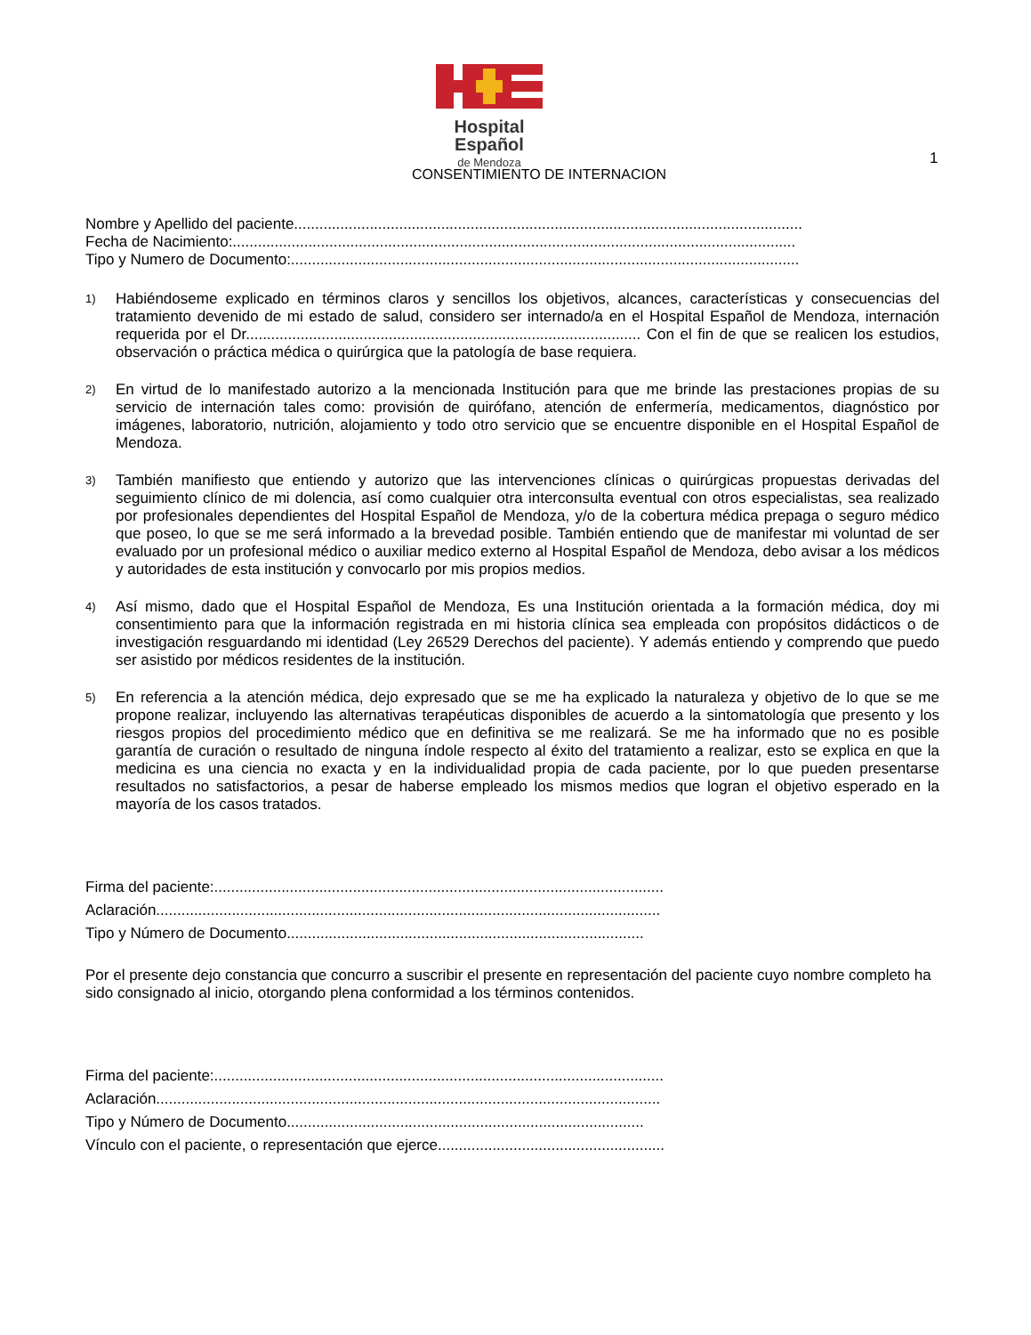Hospital Español
de Mendoza
1
CONSENTIMIENTO DE INTERNACION
Nombre y Apellido del paciente.........................................................................................................................
Fecha de Nacimiento:......................................................................................................................................
Tipo y Numero de Documento:.........................................................................................................................
1)
Habiéndoseme explicado en términos claros y sencillos los objetivos, alcances, características y consecuencias del tratamiento devenido de mi estado de salud, considero ser internado/a en el Hospital Español de Mendoza, internación requerida por el Dr.............................................................................................. Con el fin de que se realicen los estudios, observación o práctica médica o quirúrgica que la patología de base requiera.
2)
En virtud de lo manifestado autorizo a la mencionada Institución para que me brinde las prestaciones propias de su servicio de internación tales como: provisión de quirófano, atención de enfermería, medicamentos, diagnóstico por imágenes, laboratorio, nutrición, alojamiento y todo otro servicio que se encuentre disponible en el Hospital Español de Mendoza.
3)
También manifiesto que entiendo y autorizo que las intervenciones clínicas o quirúrgicas propuestas derivadas del seguimiento clínico de mi dolencia, así como cualquier otra interconsulta eventual con otros especialistas, sea realizado por profesionales dependientes del Hospital Español de Mendoza, y/o de la cobertura médica prepaga o seguro médico que poseo, lo que se me será informado a la brevedad posible. También entiendo que de manifestar mi voluntad de ser evaluado por un profesional médico o auxiliar medico externo al Hospital Español de Mendoza, debo avisar a los médicos y autoridades de esta institución y convocarlo por mis propios medios.
4)
Así mismo, dado que el Hospital Español de Mendoza, Es una Institución orientada a la formación médica, doy mi consentimiento para que la información registrada en mi historia clínica sea empleada con propósitos didácticos o de investigación resguardando mi identidad (Ley 26529 Derechos del paciente). Y además entiendo y comprendo que puedo ser asistido por médicos residentes de la institución.
5)
En referencia a la atención médica, dejo expresado que se me ha explicado la naturaleza y objetivo de lo que se me propone realizar, incluyendo las alternativas terapéuticas disponibles de acuerdo a la sintomatología que presento y los riesgos propios del procedimiento médico que en definitiva se me realizará. Se me ha informado que no es posible garantía de curación o resultado de ninguna índole respecto al éxito del tratamiento a realizar, esto se explica en que la medicina es una ciencia no exacta y en la individualidad propia de cada paciente, por lo que pueden presentarse resultados no satisfactorios, a pesar de haberse empleado los mismos medios que logran el objetivo esperado en la mayoría de los casos tratados.
Firma del paciente:...........................................................................................................
Aclaración........................................................................................................................
Tipo y Número de Documento.....................................................................................
Por el presente dejo constancia que concurro a suscribir el presente en representación del paciente cuyo nombre completo ha sido consignado al inicio, otorgando plena conformidad a los términos contenidos.
Firma del paciente:...........................................................................................................
Aclaración........................................................................................................................
Tipo y Número de Documento.....................................................................................
Vínculo con el paciente, o representación que ejerce......................................................